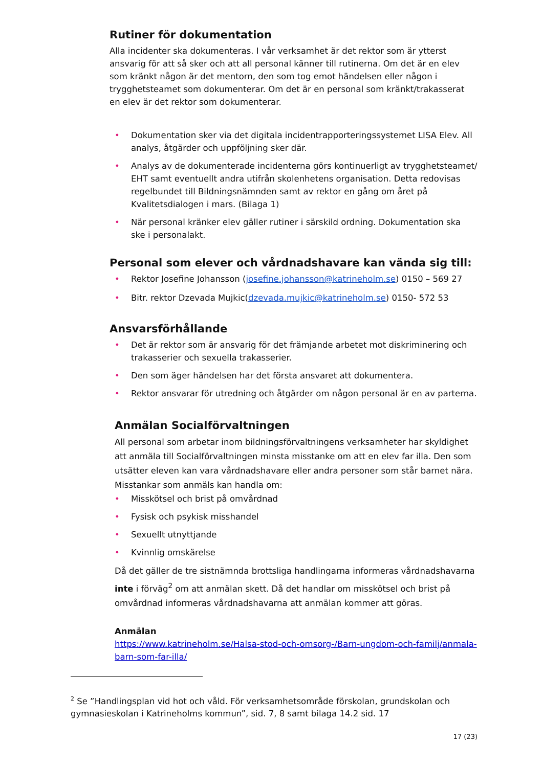Rutiner för dokumentation
Alla incidenter ska dokumenteras. I vår verksamhet är det rektor som är ytterst ansvarig för att så sker och att all personal känner till rutinerna. Om det är en elev som kränkt någon är det mentorn, den som tog emot händelsen eller någon i trygghetsteamet som dokumenterar. Om det är en personal som kränkt/trakasserat en elev är det rektor som dokumenterar.
• Dokumentation sker via det digitala incidentrapporteringssystemet LISA Elev. All analys, åtgärder och uppföljning sker där.
• Analys av de dokumenterade incidenterna görs kontinuerligt av trygghetsteamet/ EHT samt eventuellt andra utifrån skolenhetens organisation. Detta redovisas regelbundet till Bildningsnämnden samt av rektor en gång om året på Kvalitetsdialogen i mars. (Bilaga 1)
• När personal kränker elev gäller rutiner i särskild ordning. Dokumentation ska ske i personalakt.
Personal som elever och vårdnadshavare kan vända sig till:
• Rektor Josefine Johansson (josefine.johansson@katrineholm.se) 0150 – 569 27
• Bitr. rektor Dzevada Mujkic(dzevada.mujkic@katrineholm.se) 0150- 572 53
Ansvarsförhållande
• Det är rektor som är ansvarig för det främjande arbetet mot diskriminering och trakasserier och sexuella trakasserier.
• Den som äger händelsen har det första ansvaret att dokumentera.
• Rektor ansvarar för utredning och åtgärder om någon personal är en av parterna.
Anmälan Socialförvaltningen
All personal som arbetar inom bildningsförvaltningens verksamheter har skyldighet att anmäla till Socialförvaltningen minsta misstanke om att en elev far illa. Den som utsätter eleven kan vara vårdnadshavare eller andra personer som står barnet nära. Misstankar som anmäls kan handla om:
• Misskötsel och brist på omvårdnad
• Fysisk och psykisk misshandel
• Sexuellt utnyttjande
• Kvinnlig omskärelse
Då det gäller de tre sistnämnda brottsliga handlingarna informeras vårdnadshavarna inte i förväg<sup>2</sup> om att anmälan skett. Då det handlar om misskötsel och brist på omvårdnad informeras vårdnadshavarna att anmälan kommer att göras.
Anmälan
https://www.katrineholm.se/Halsa-stod-och-omsorg-/Barn-ungdom-och-familj/anmala-barn-som-far-illa/
<sup>2</sup> Se ”Handlingsplan vid hot och våld. För verksamhetsområde förskolan, grundskolan och gymnasieskolan i Katrineholms kommun”, sid. 7, 8 samt bilaga 14.2 sid. 17
17 (23)